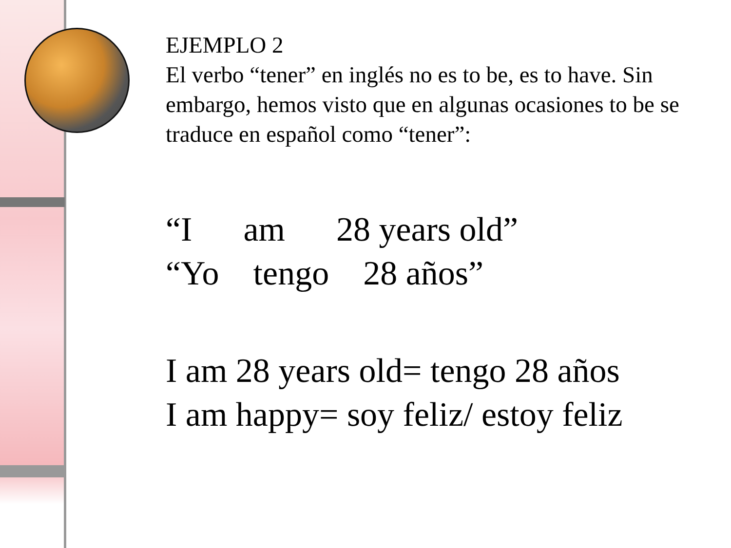EJEMPLO 2
El verbo “tener” en inglés no es to be, es to have. Sin embargo, hemos visto que en algunas ocasiones to be se traduce en español como “tener”:
“I      am      28 years old”
“Yo    tengo    28 años”
I am 28 years old= tengo 28 años
I am happy= soy feliz/ estoy feliz